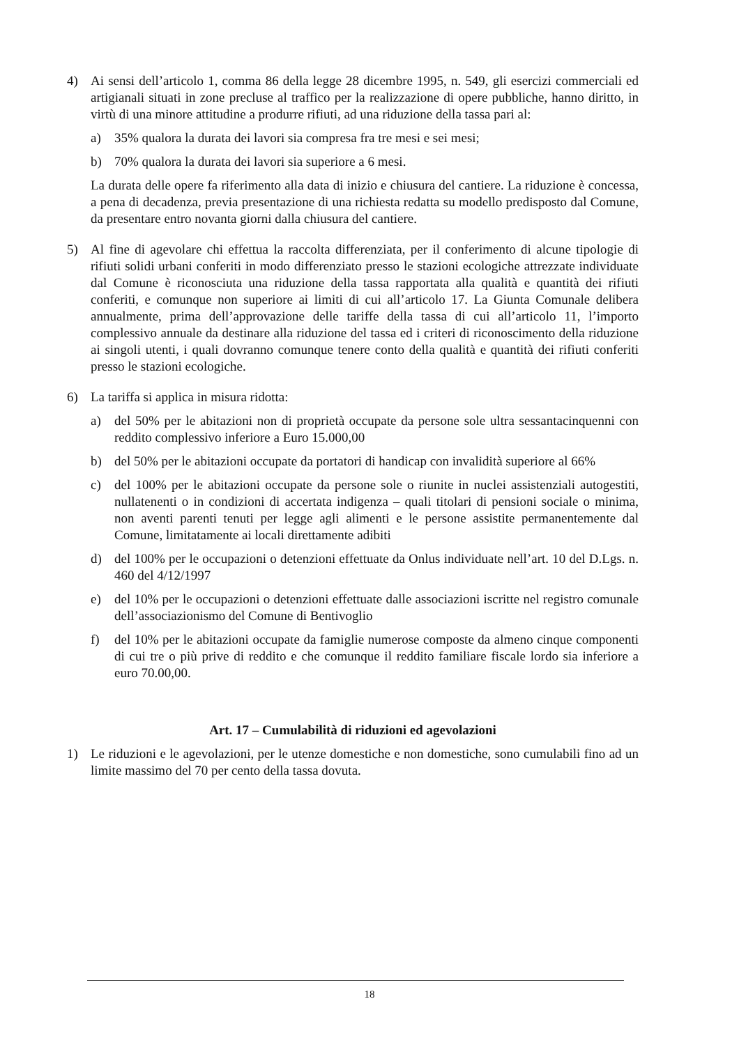4) Ai sensi dell’articolo 1, comma 86 della legge 28 dicembre 1995, n. 549, gli esercizi commerciali ed artigianali situati in zone precluse al traffico per la realizzazione di opere pubbliche, hanno diritto, in virtù di una minore attitudine a produrre rifiuti, ad una riduzione della tassa pari al:
a) 35% qualora la durata dei lavori sia compresa fra tre mesi e sei mesi;
b) 70% qualora la durata dei lavori sia superiore a 6 mesi.
La durata delle opere fa riferimento alla data di inizio e chiusura del cantiere. La riduzione è concessa, a pena di decadenza, previa presentazione di una richiesta redatta su modello predisposto dal Comune, da presentare entro novanta giorni dalla chiusura del cantiere.
5) Al fine di agevolare chi effettua la raccolta differenziata, per il conferimento di alcune tipologie di rifiuti solidi urbani conferiti in modo differenziato presso le stazioni ecologiche attrezzate individuate dal Comune è riconosciuta una riduzione della tassa rapportata alla qualità e quantità dei rifiuti conferiti, e comunque non superiore ai limiti di cui all’articolo 17. La Giunta Comunale delibera annualmente, prima dell’approvazione delle tariffe della tassa di cui all’articolo 11, l’importo complessivo annuale da destinare alla riduzione del tassa ed i criteri di riconoscimento della riduzione ai singoli utenti, i quali dovranno comunque tenere conto della qualità e quantità dei rifiuti conferiti presso le stazioni ecologiche.
6) La tariffa si applica in misura ridotta:
a) del 50% per le abitazioni non di proprietà occupate da persone sole ultra sessantacinquenni con reddito complessivo inferiore a Euro 15.000,00
b) del 50% per le abitazioni occupate da portatori di handicap con invalidità superiore al 66%
c) del 100% per le abitazioni occupate da persone sole o riunite in nuclei assistenziali autogestiti, nullatenenti o in condizioni di accertata indigenza – quali titolari di pensioni sociale o minima, non aventi parenti tenuti per legge agli alimenti e le persone assistite permanentemente dal Comune, limitatamente ai locali direttamente adibiti
d) del 100% per le occupazioni o detenzioni effettuate da Onlus individuate nell’art. 10 del D.Lgs. n. 460 del 4/12/1997
e) del 10% per le occupazioni o detenzioni effettuate dalle associazioni iscritte nel registro comunale dell’associazionismo del Comune di Bentivoglio
f) del 10% per le abitazioni occupate da famiglie numerose composte da almeno cinque componenti di cui tre o più prive di reddito e che comunque il reddito familiare fiscale lordo sia inferiore a euro 70.00,00.
Art. 17 – Cumulabilità di riduzioni ed agevolazioni
1) Le riduzioni e le agevolazioni, per le utenze domestiche e non domestiche, sono cumulabili fino ad un limite massimo del 70 per cento della tassa dovuta.
18